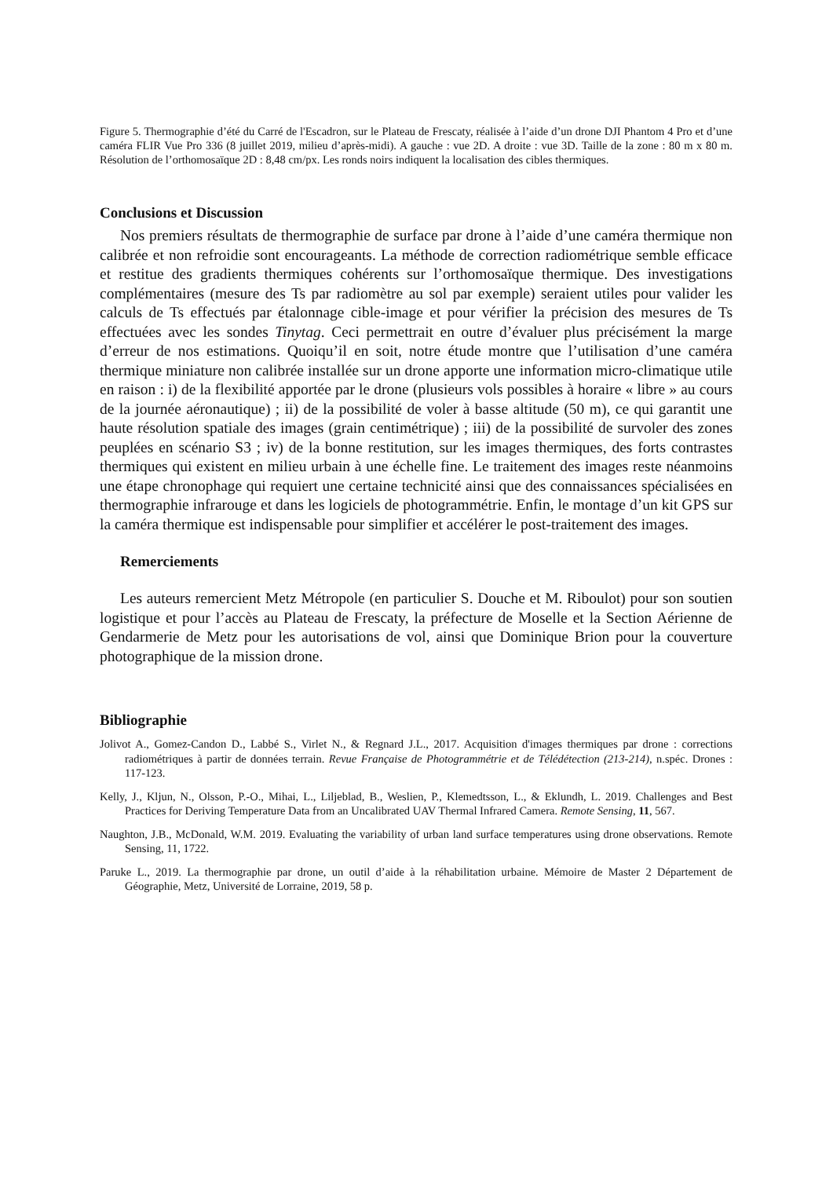Figure 5. Thermographie d’été du Carré de l'Escadron, sur le Plateau de Frescaty, réalisée à l’aide d’un drone DJI Phantom 4 Pro et d’une caméra FLIR Vue Pro 336 (8 juillet 2019, milieu d’après-midi). A gauche : vue 2D. A droite : vue 3D. Taille de la zone : 80 m x 80 m. Résolution de l’orthomosaïque 2D : 8,48 cm/px. Les ronds noirs indiquent la localisation des cibles thermiques.
Conclusions et Discussion
Nos premiers résultats de thermographie de surface par drone à l’aide d’une caméra thermique non calibrée et non refroidie sont encourageants. La méthode de correction radiométrique semble efficace et restitue des gradients thermiques cohérents sur l’orthomosaïque thermique. Des investigations complémentaires (mesure des Ts par radiomètre au sol par exemple) seraient utiles pour valider les calculs de Ts effectués par étalonnage cible-image et pour vérifier la précision des mesures de Ts effectuées avec les sondes Tinytag. Ceci permettrait en outre d’évaluer plus précisément la marge d’erreur de nos estimations. Quoiqu’il en soit, notre étude montre que l’utilisation d’une caméra thermique miniature non calibrée installée sur un drone apporte une information micro-climatique utile en raison : i) de la flexibilité apportée par le drone (plusieurs vols possibles à horaire « libre » au cours de la journée aéronautique) ; ii) de la possibilité de voler à basse altitude (50 m), ce qui garantit une haute résolution spatiale des images (grain centimétrique) ; iii) de la possibilité de survoler des zones peuplées en scénario S3 ; iv) de la bonne restitution, sur les images thermiques, des forts contrastes thermiques qui existent en milieu urbain à une échelle fine. Le traitement des images reste néanmoins une étape chronophage qui requiert une certaine technicité ainsi que des connaissances spécialisées en thermographie infrarouge et dans les logiciels de photogrammétrie. Enfin, le montage d’un kit GPS sur la caméra thermique est indispensable pour simplifier et accélérer le post-traitement des images.
Remerciements
Les auteurs remercient Metz Métropole (en particulier S. Douche et M. Riboulot) pour son soutien logistique et pour l’accès au Plateau de Frescaty, la préfecture de Moselle et la Section Aérienne de Gendarmerie de Metz pour les autorisations de vol, ainsi que Dominique Brion pour la couverture photographique de la mission drone.
Bibliographie
Jolivot A., Gomez-Candon D., Labbé S., Virlet N., & Regnard J.L., 2017. Acquisition d'images thermiques par drone : corrections radiométriques à partir de données terrain. Revue Française de Photogrammétrie et de Télédétection (213-214), n.spéc. Drones : 117-123.
Kelly, J., Kljun, N., Olsson, P.-O., Mihai, L., Liljeblad, B., Weslien, P., Klemedtsson, L., & Eklundh, L. 2019. Challenges and Best Practices for Deriving Temperature Data from an Uncalibrated UAV Thermal Infrared Camera. Remote Sensing, 11, 567.
Naughton, J.B., McDonald, W.M. 2019. Evaluating the variability of urban land surface temperatures using drone observations. Remote Sensing, 11, 1722.
Paruke L., 2019. La thermographie par drone, un outil d’aide à la réhabilitation urbaine. Mémoire de Master 2 Département de Géographie, Metz, Université de Lorraine, 2019, 58 p.